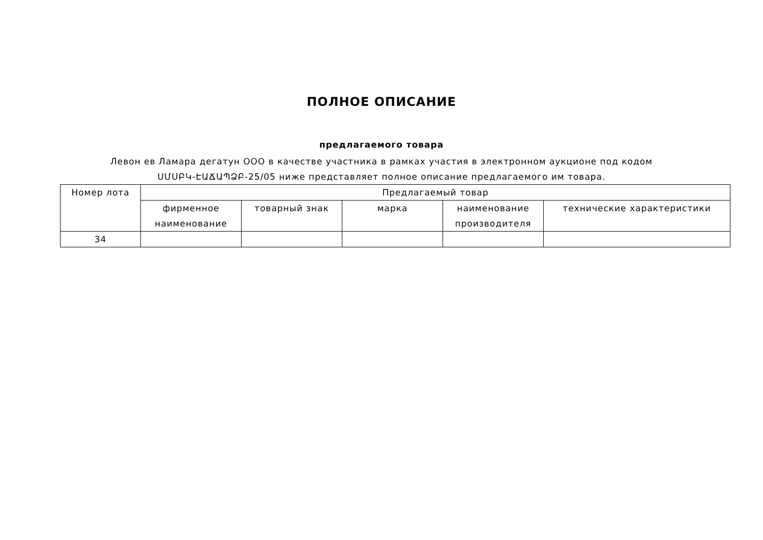ПОЛНОЕ ОПИСАНИЕ
предлагаемого товара
Левон ев Ламара дегатун ООО в качестве участника в рамках участия в электронном аукционе под кодом ՍՄՍԲԿ-ԷԱՃԱՊՁԲ-25/05 ниже представляет полное описание предлагаемого им товара.
| Номер лота | Предлагаемый товар | | | | |
| | фирменное наименование | товарный знак | марка | наименование производителя | технические характеристики |
| 34 | | | | | |